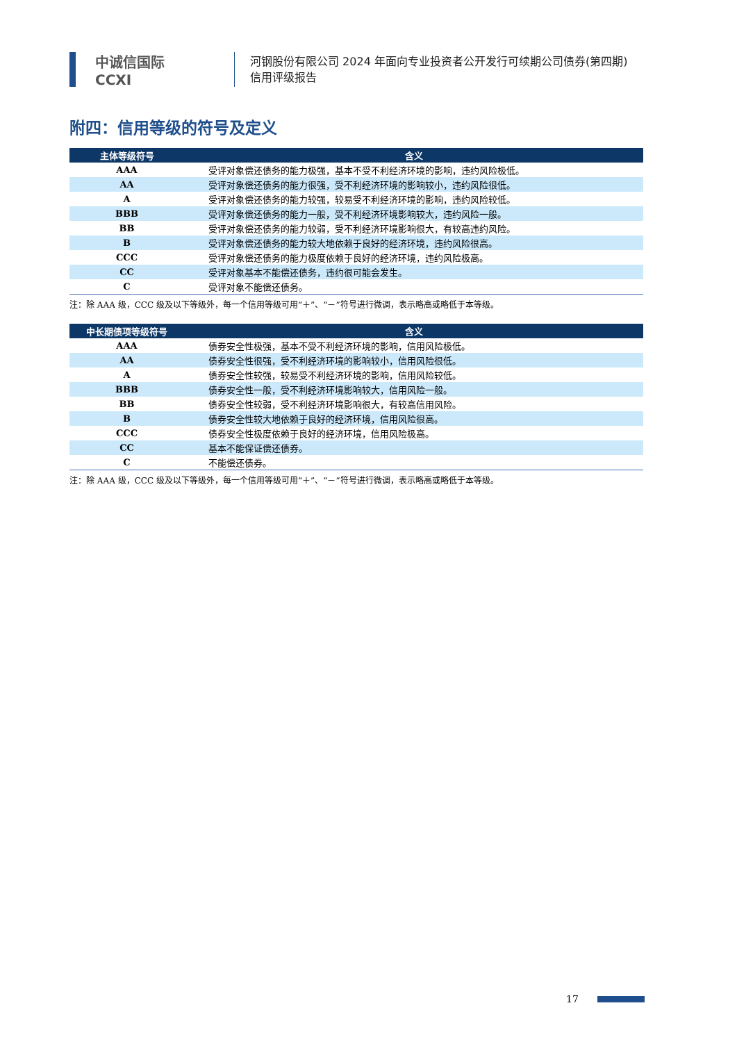中诚信国际
CCXI
河钢股份有限公司 2024 年面向专业投资者公开发行可续期公司债券(第四期)
信用评级报告
附四：信用等级的符号及定义
| 主体等级符号 | 含义 |
| --- | --- |
| AAA | 受评对象偿还债务的能力极强，基本不受不利经济环境的影响，违约风险极低。 |
| AA | 受评对象偿还债务的能力很强，受不利经济环境的影响较小，违约风险很低。 |
| A | 受评对象偿还债务的能力较强，较易受不利经济环境的影响，违约风险较低。 |
| BBB | 受评对象偿还债务的能力一般，受不利经济环境影响较大，违约风险一般。 |
| BB | 受评对象偿还债务的能力较弱，受不利经济环境影响很大，有较高违约风险。 |
| B | 受评对象偿还债务的能力较大地依赖于良好的经济环境，违约风险很高。 |
| CCC | 受评对象偿还债务的能力极度依赖于良好的经济环境，违约风险极高。 |
| CC | 受评对象基本不能偿还债务，违约很可能会发生。 |
| C | 受评对象不能偿还债务。 |
注：除 AAA 级，CCC 级及以下等级外，每一个信用等级可用“＋”、“－”符号进行微调，表示略高或略低于本等级。
| 中长期债项等级符号 | 含义 |
| --- | --- |
| AAA | 债券安全性极强，基本不受不利经济环境的影响，信用风险极低。 |
| AA | 债券安全性很强，受不利经济环境的影响较小，信用风险很低。 |
| A | 债券安全性较强，较易受不利经济环境的影响，信用风险较低。 |
| BBB | 债券安全性一般，受不利经济环境影响较大，信用风险一般。 |
| BB | 债券安全性较弱，受不利经济环境影响很大，有较高信用风险。 |
| B | 债券安全性较大地依赖于良好的经济环境，信用风险很高。 |
| CCC | 债券安全性极度依赖于良好的经济环境，信用风险极高。 |
| CC | 基本不能保证偿还债券。 |
| C | 不能偿还债券。 |
注：除 AAA 级，CCC 级及以下等级外，每一个信用等级可用“＋”、“－”符号进行微调，表示略高或略低于本等级。
17